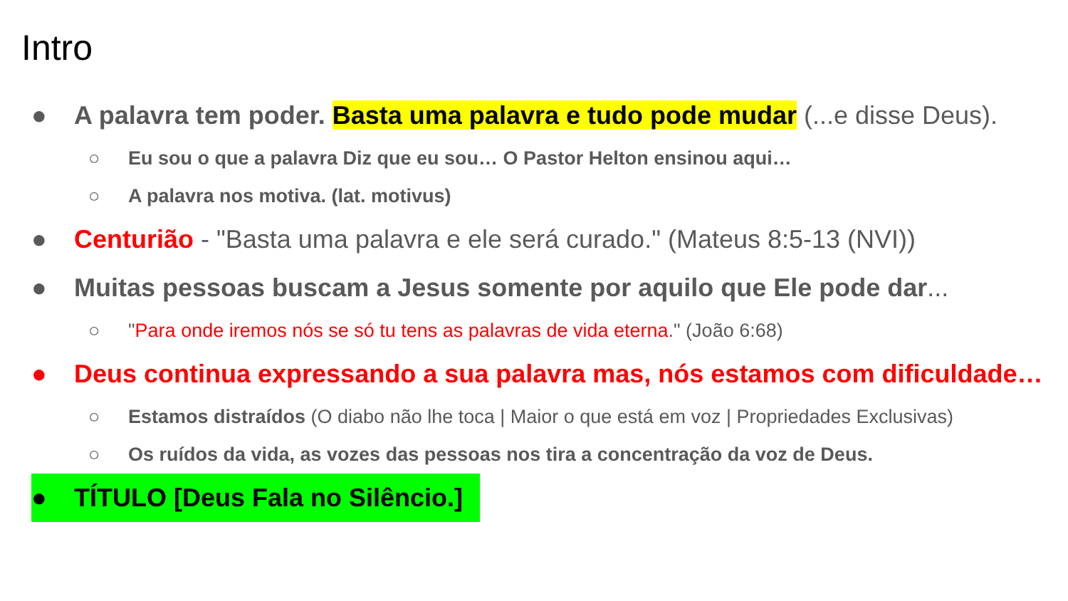Intro
● A palavra tem poder. Basta uma palavra e tudo pode mudar (...e disse Deus).
○ Eu sou o que a palavra Diz que eu sou… O Pastor Helton ensinou aqui…
○ A palavra nos motiva. (lat. motivus)
● Centurião - "Basta uma palavra e ele será curado." (Mateus 8:5-13 (NVI))
● Muitas pessoas buscam a Jesus somente por aquilo que Ele pode dar...
○ "Para onde iremos nós se só tu tens as palavras de vida eterna." (João 6:68)
● Deus continua expressando a sua palavra mas, nós estamos com dificuldade…
○ Estamos distraídos (O diabo não lhe toca | Maior o que está em voz | Propriedades Exclusivas)
○ Os ruídos da vida, as vozes das pessoas nos tira a concentração da voz de Deus.
● TÍTULO [Deus Fala no Silêncio.]